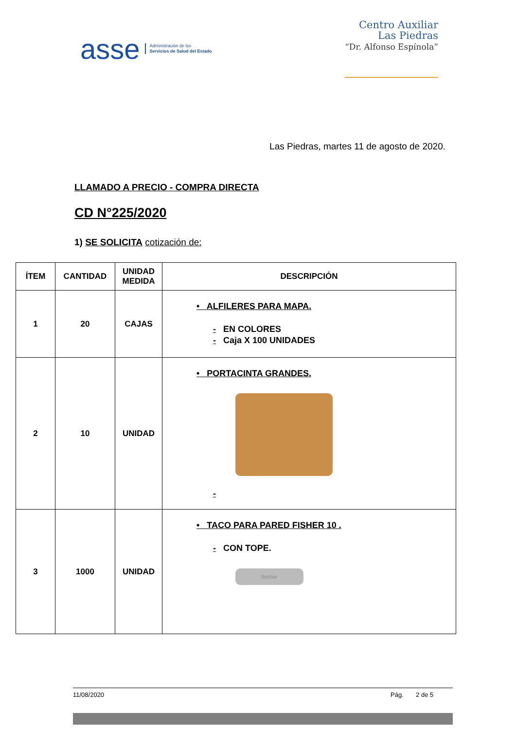asse Administración de los
Servicios de Salud del Estado
Centro Auxiliar
Las Piedras
“Dr. Alfonso Espínola”
Las Piedras, martes 11 de agosto de 2020.
LLAMADO A PRECIO - COMPRA DIRECTA
CD N°225/2020
1) SE SOLICITA cotización de:
| ÍTEM | CANTIDAD | UNIDAD MEDIDA | DESCRIPCIÓN |
| --- | --- | --- | --- |
| 1 | 20 | CAJAS | • ALFILERES PARA MAPA. - EN COLORES - Caja X 100 UNIDADES |
| 2 | 10 | UNIDAD | • PORTACINTA GRANDES. - |
| 3 | 1000 | UNIDAD | • TACO PARA PARED FISHER 10 . - CON TOPE. fischer |
11/08/2020 Pág. 2 de 5